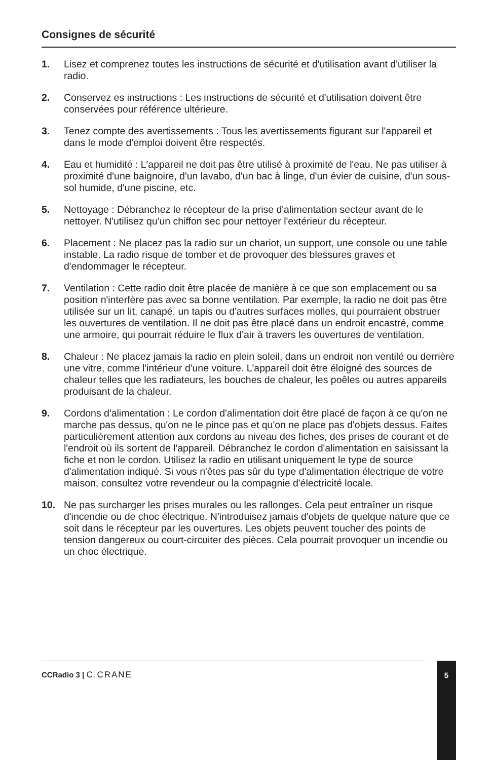Consignes de sécurité
1. Lisez et comprenez toutes les instructions de sécurité et d'utilisation avant d'utiliser la radio.
2. Conservez es instructions : Les instructions de sécurité et d'utilisation doivent être conservées pour référence ultérieure.
3. Tenez compte des avertissements : Tous les avertissements figurant sur l'appareil et dans le mode d'emploi doivent être respectés.
4. Eau et humidité : L'appareil ne doit pas être utilisé à proximité de l'eau. Ne pas utiliser à proximité d'une baignoire, d'un lavabo, d'un bac à linge, d'un évier de cuisine, d'un sous-sol humide, d'une piscine, etc.
5. Nettoyage : Débranchez le récepteur de la prise d'alimentation secteur avant de le nettoyer. N'utilisez qu'un chiffon sec pour nettoyer l'extérieur du récepteur.
6. Placement : Ne placez pas la radio sur un chariot, un support, une console ou une table instable. La radio risque de tomber et de provoquer des blessures graves et d'endommager le récepteur.
7. Ventilation : Cette radio doit être placée de manière à ce que son emplacement ou sa position n'interfère pas avec sa bonne ventilation. Par exemple, la radio ne doit pas être utilisée sur un lit, canapé, un tapis ou d'autres surfaces molles, qui pourraient obstruer les ouvertures de ventilation. Il ne doit pas être placé dans un endroit encastré, comme une armoire, qui pourrait réduire le flux d'air à travers les ouvertures de ventilation.
8. Chaleur : Ne placez jamais la radio en plein soleil, dans un endroit non ventilé ou derrière une vitre, comme l'intérieur d'une voiture. L'appareil doit être éloigné des sources de chaleur telles que les radiateurs, les bouches de chaleur, les poêles ou autres appareils produisant de la chaleur.
9. Cordons d'alimentation : Le cordon d'alimentation doit être placé de façon à ce qu'on ne marche pas dessus, qu'on ne le pince pas et qu'on ne place pas d'objets dessus. Faites particulièrement attention aux cordons au niveau des fiches, des prises de courant et de l'endroit où ils sortent de l'appareil. Débranchez le cordon d'alimentation en saisissant la fiche et non le cordon. Utilisez la radio en utilisant uniquement le type de source d'alimentation indiqué. Si vous n'êtes pas sûr du type d'alimentation électrique de votre maison, consultez votre revendeur ou la compagnie d'électricité locale.
10. Ne pas surcharger les prises murales ou les rallonges. Cela peut entraîner un risque d'incendie ou de choc électrique. N'introduisez jamais d'objets de quelque nature que ce soit dans le récepteur par les ouvertures. Les objets peuvent toucher des points de tension dangereux ou court-circuiter des pièces. Cela pourrait provoquer un incendie ou un choc électrique.
CCRadio 3 | C.CRANE
5